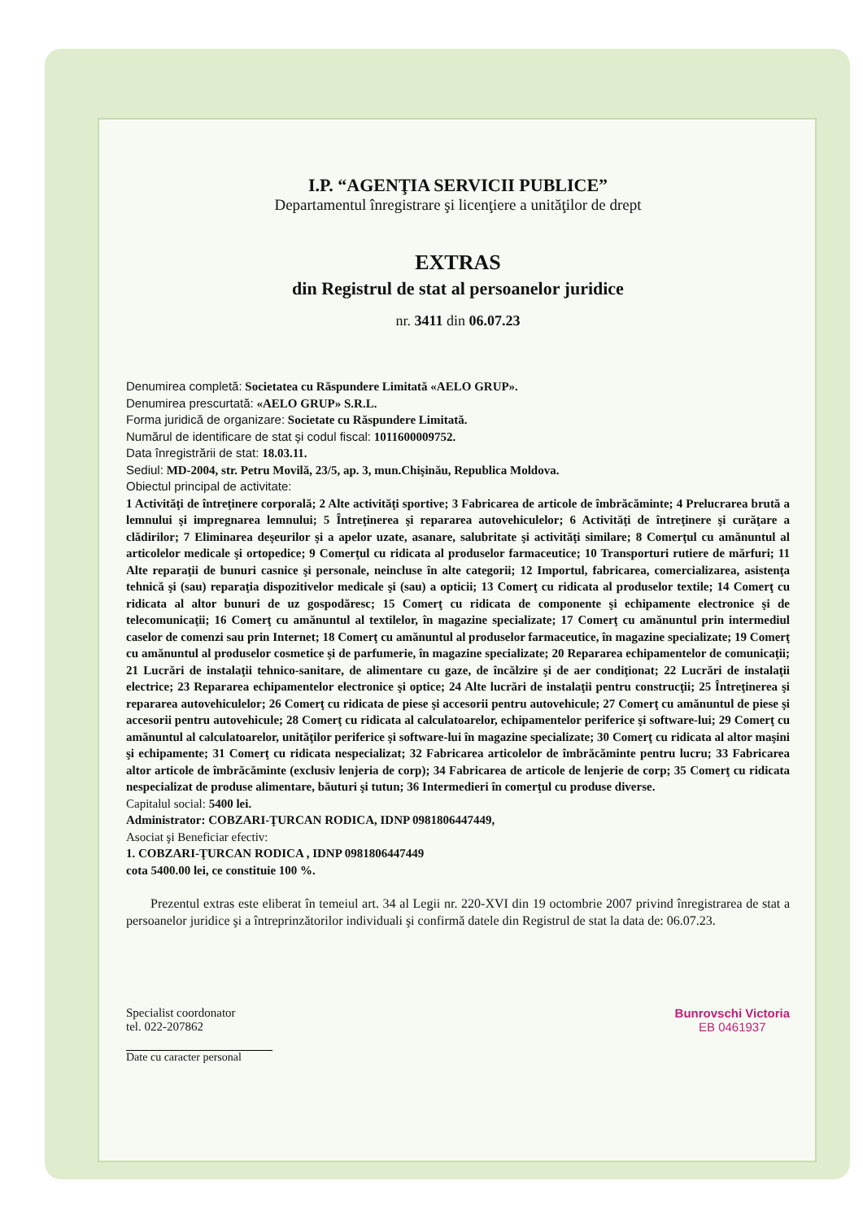I.P. “AGENŢIA SERVICII PUBLICE”
Departamentul înregistrare şi licenţiere a unităţilor de drept
EXTRAS
din Registrul de stat al persoanelor juridice
nr. 3411 din 06.07.23
Denumirea completă: Societatea cu Răspundere Limitată «AELO GRUP».
Denumirea prescurtată: «AELO GRUP» S.R.L.
Forma juridică de organizare: Societate cu Răspundere Limitată.
Numărul de identificare de stat şi codul fiscal: 1011600009752.
Data înregistrării de stat: 18.03.11.
Sediul: MD-2004, str. Petru Movilă, 23/5, ap. 3, mun.Chişinău, Republica Moldova.
Obiectul principal de activitate:
1 Activităţi de întreţinere corporală; 2 Alte activităţi sportive; 3 Fabricarea de articole de îmbrăcăminte; 4 Prelucrarea brută a lemnului şi impregnarea lemnului; 5 Întreţinerea şi repararea autovehiculelor; 6 Activităţi de întreţinere şi curăţare a clădirilor; 7 Eliminarea deşeurilor şi a apelor uzate, asanare, salubritate şi activităţi similare; 8 Comerţul cu amănuntul al articolelor medicale şi ortopedice; 9 Comerţul cu ridicata al produselor farmaceutice; 10 Transporturi rutiere de mărfuri; 11 Alte reparaţii de bunuri casnice şi personale, neincluse în alte categorii; 12 Importul, fabricarea, comercializarea, asistenţa tehnică şi (sau) reparaţia dispozitivelor medicale şi (sau) a opticii; 13 Comerţ cu ridicata al produselor textile; 14 Comerţ cu ridicata al altor bunuri de uz gospodăresc; 15 Comerţ cu ridicata de componente şi echipamente electronice şi de telecomunicaţii; 16 Comerţ cu amănuntul al textilelor, în magazine specializate; 17 Comerţ cu amănuntul prin intermediul caselor de comenzi sau prin Internet; 18 Comerţ cu amănuntul al produselor farmaceutice, în magazine specializate; 19 Comerţ cu amănuntul al produselor cosmetice şi de parfumerie, în magazine specializate; 20 Repararea echipamentelor de comunicaţii; 21 Lucrări de instalaţii tehnico-sanitare, de alimentare cu gaze, de încălzire şi de aer condiţionat; 22 Lucrări de instalaţii electrice; 23 Repararea echipamentelor electronice şi optice; 24 Alte lucrări de instalaţii pentru construcţii; 25 Întreţinerea şi repararea autovehiculelor; 26 Comerţ cu ridicata de piese şi accesorii pentru autovehicule; 27 Comerţ cu amănuntul de piese şi accesorii pentru autovehicule; 28 Comerţ cu ridicata al calculatoarelor, echipamentelor periferice şi software-lui; 29 Comerţ cu amănuntul al calculatoarelor, unităţilor periferice şi software-lui în magazine specializate; 30 Comerţ cu ridicata al altor maşini şi echipamente; 31 Comerţ cu ridicata nespecializat; 32 Fabricarea articolelor de îmbrăcăminte pentru lucru; 33 Fabricarea altor articole de îmbrăcăminte (exclusiv lenjeria de corp); 34 Fabricarea de articole de lenjerie de corp; 35 Comerţ cu ridicata nespecializat de produse alimentare, băuturi şi tutun; 36 Intermedieri în comerţul cu produse diverse.
Capitalul social: 5400 lei.
Administrator: COBZARI-ŢURCAN RODICA, IDNP 0981806447449,
Asociat şi Beneficiar efectiv:
1. COBZARI-ŢURCAN RODICA , IDNP 0981806447449
cota 5400.00 lei, ce constituie 100 %.
Prezentul extras este eliberat în temeiul art. 34 al Legii nr. 220-XVI din 19 octombrie 2007 privind înregistrarea de stat a persoanelor juridice şi a întreprinzătorilor individuali şi confirmă datele din Registrul de stat la data de: 06.07.23.
Specialist coordonator
tel. 022-207862
Bunrovschi Victoria
EB 0461937
Date cu caracter personal